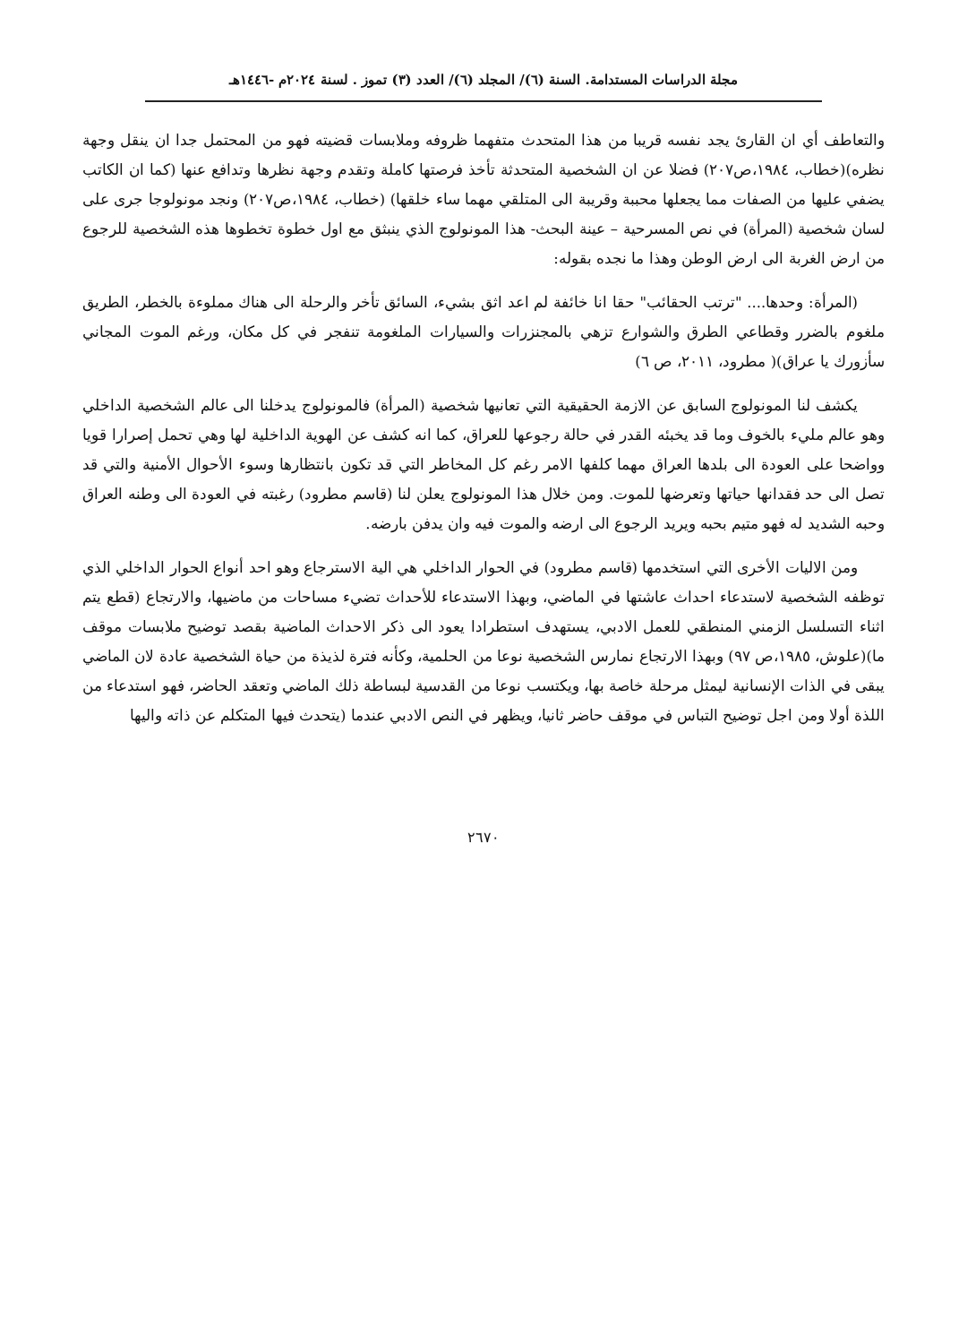مجلة الدراسات المستدامة. السنة (٦)/ المجلد (٦)/ العدد (٣) تموز . لسنة ٢٠٢٤م -١٤٤٦هـ
والتعاطف أي ان القارئ يجد نفسه قريبا من هذا المتحدث متفهما ظروفه وملابسات قضيته فهو من المحتمل جدا ان ينقل وجهة نظره)(خطاب، ١٩٨٤،ص٢٠٧) فضلا عن ان الشخصية المتحدثة تأخذ فرصتها كاملة وتقدم وجهة نظرها وتدافع عنها (كما ان الكاتب يضفي عليها من الصفات مما يجعلها محببة وقريبة الى المتلقي مهما ساء خلقها) (خطاب، ١٩٨٤،ص٢٠٧) ونجد مونولوجا جرى على لسان شخصية (المرأة) في نص المسرحية – عينة البحث- هذا المونولوج الذي ينبثق مع اول خطوة تخطوها هذه الشخصية للرجوع من ارض الغربة الى ارض الوطن وهذا ما نجده بقوله:
(المرأة: وحدها.... "ترتب الحقائب" حقا انا خائفة لم اعد اثق بشيء، السائق تأخر والرحلة الى هناك مملوءة بالخطر، الطريق ملغوم بالضرر وقطاعي الطرق والشوارع تزهي بالمجنزرات والسيارات الملغومة تنفجر في كل مكان، ورغم الموت المجاني سأزورك يا عراق)( مطرود، ٢٠١١، ص ٦)
يكشف لنا المونولوج السابق عن الازمة الحقيقية التي تعانيها شخصية (المرأة) فالمونولوج يدخلنا الى عالم الشخصية الداخلي وهو عالم مليء بالخوف وما قد يخبئه القدر في حالة رجوعها للعراق، كما انه كشف عن الهوية الداخلية لها وهي تحمل إصرارا قويا وواضحا على العودة الى بلدها العراق مهما كلفها الامر رغم كل المخاطر التي قد تكون بانتظارها وسوء الأحوال الأمنية والتي قد تصل الى حد فقدانها حياتها وتعرضها للموت. ومن خلال هذا المونولوج يعلن لنا (قاسم مطرود) رغبته في العودة الى وطنه العراق وحبه الشديد له فهو متيم بحبه ويريد الرجوع الى ارضه والموت فيه وان يدفن بارضه.
ومن الاليات الأخرى التي استخدمها (قاسم مطرود) في الحوار الداخلي هي الية الاسترجاع وهو احد أنواع الحوار الداخلي الذي توظفه الشخصية لاستدعاء احداث عاشتها في الماضي، وبهذا الاستدعاء للأحداث تضيء مساحات من ماضيها، والارتجاع (قطع يتم اثناء التسلسل الزمني المنطقي للعمل الادبي، يستهدف استطرادا يعود الى ذكر الاحداث الماضية بقصد توضيح ملابسات موقف ما)(علوش، ١٩٨٥،ص ٩٧) وبهذا الارتجاع نمارس الشخصية نوعا من الحلمية، وكأنه فترة لذيذة من حياة الشخصية عادة لان الماضي يبقى في الذات الإنسانية ليمثل مرحلة خاصة بها، ويكتسب نوعا من القدسية لبساطة ذلك الماضي وتعقد الحاضر، فهو استدعاء من اللذة أولا ومن اجل توضيح التباس في موقف حاضر ثانيا، ويظهر في النص الادبي عندما (يتحدث فيها المتكلم عن ذاته واليها
٢٦٧٠